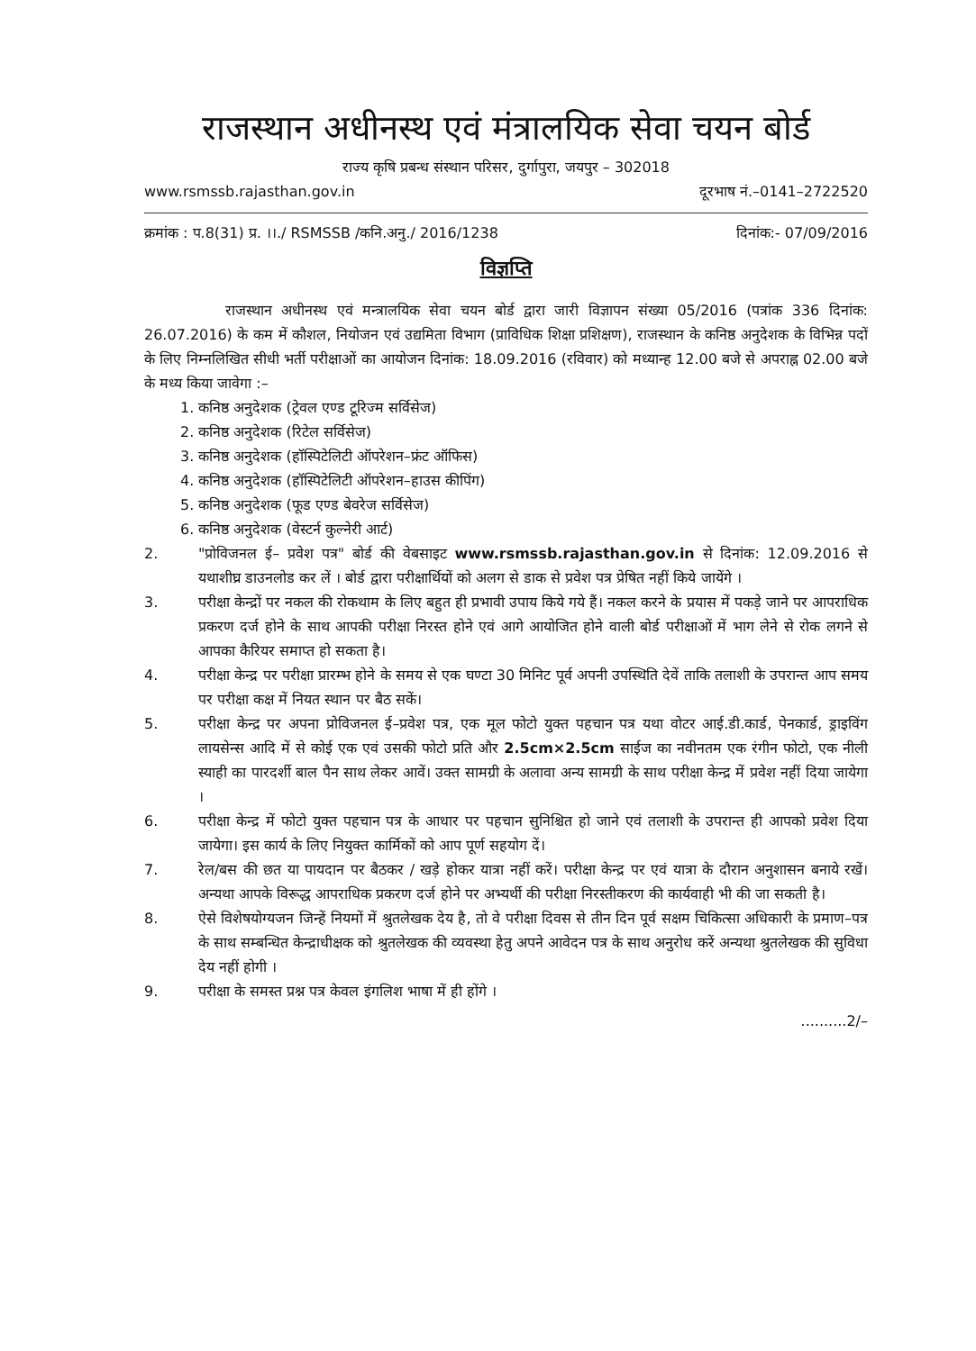राजस्थान अधीनस्थ एवं मंत्रालयिक सेवा चयन बोर्ड
राज्य कृषि प्रबन्ध संस्थान परिसर, दुर्गापुरा, जयपुर – 302018
www.rsmssb.rajasthan.gov.in दूरभाष नं.–0141–2722520
क्रमांक : प.8(31) प्र. ।।./ RSMSSB /कनि.अनु./ 2016/1238 दिनांक:- 07/09/2016
विज्ञप्ति
राजस्थान अधीनस्थ एवं मन्त्रालयिक सेवा चयन बोर्ड द्वारा जारी विज्ञापन संख्या 05/2016 (पत्रांक 336 दिनांक: 26.07.2016) के कम में कौशल, नियोजन एवं उद्यमिता विभाग (प्राविधिक शिक्षा प्रशिक्षण), राजस्थान के कनिष्ठ अनुदेशक के विभिन्न पदों के लिए निम्नलिखित सीधी भर्ती परीक्षाओं का आयोजन दिनांक: 18.09.2016 (रविवार) को मध्यान्ह 12.00 बजे से अपराह्न 02.00 बजे के मध्य किया जावेगा :–
1. कनिष्ठ अनुदेशक (ट्रेवल एण्ड टूरिज्म सर्विसेज)
2. कनिष्ठ अनुदेशक (रिटेल सर्विसेज)
3. कनिष्ठ अनुदेशक (हॉस्पिटेलिटी ऑपरेशन–फ्रंट ऑफिस)
4. कनिष्ठ अनुदेशक (हॉस्पिटेलिटी ऑपरेशन–हाउस कीपिंग)
5. कनिष्ठ अनुदेशक (फूड एण्ड बेवरेज सर्विसेज)
6. कनिष्ठ अनुदेशक (वेस्टर्न कुल्नेरी आर्ट)
2. "प्रोविजनल ई– प्रवेश पत्र" बोर्ड की वेबसाइट www.rsmssb.rajasthan.gov.in से दिनांक: 12.09.2016 से यथाशीघ्र डाउनलोड कर लें । बोर्ड द्वारा परीक्षार्थियों को अलग से डाक से प्रवेश पत्र प्रेषित नहीं किये जायेंगे ।
3. परीक्षा केन्द्रों पर नकल की रोकथाम के लिए बहुत ही प्रभावी उपाय किये गये हैं। नकल करने के प्रयास में पकड़े जाने पर आपराधिक प्रकरण दर्ज होने के साथ आपकी परीक्षा निरस्त होने एवं आगे आयोजित होने वाली बोर्ड परीक्षाओं में भाग लेने से रोक लगने से आपका कैरियर समाप्त हो सकता है।
4. परीक्षा केन्द्र पर परीक्षा प्रारम्भ होने के समय से एक घण्टा 30 मिनिट पूर्व अपनी उपस्थिति देवें ताकि तलाशी के उपरान्त आप समय पर परीक्षा कक्ष में नियत स्थान पर बैठ सकें।
5. परीक्षा केन्द्र पर अपना प्रोविजनल ई–प्रवेश पत्र, एक मूल फोटो युक्त पहचान पत्र यथा वोटर आई.डी.कार्ड, पेनकार्ड, ड्राइविंग लायसेन्स आदि में से कोई एक एवं उसकी फोटो प्रति और 2.5cm×2.5cm साईज का नवीनतम एक रंगीन फोटो, एक नीली स्याही का पारदर्शी बाल पैन साथ लेकर आवें। उक्त सामग्री के अलावा अन्य सामग्री के साथ परीक्षा केन्द्र में प्रवेश नहीं दिया जायेगा ।
6. परीक्षा केन्द्र में फोटो युक्त पहचान पत्र के आधार पर पहचान सुनिश्चित हो जाने एवं तलाशी के उपरान्त ही आपको प्रवेश दिया जायेगा। इस कार्य के लिए नियुक्त कार्मिकों को आप पूर्ण सहयोग दें।
7. रेल/बस की छत या पायदान पर बैठकर / खड़े होकर यात्रा नहीं करें। परीक्षा केन्द्र पर एवं यात्रा के दौरान अनुशासन बनाये रखें। अन्यथा आपके विरूद्ध आपराधिक प्रकरण दर्ज होने पर अभ्यर्थी की परीक्षा निरस्तीकरण की कार्यवाही भी की जा सकती है।
8. ऐसे विशेषयोग्यजन जिन्हें नियमों में श्रुतलेखक देय है, तो वे परीक्षा दिवस से तीन दिन पूर्व सक्षम चिकित्सा अधिकारी के प्रमाण–पत्र के साथ सम्बन्धित केन्द्राधीक्षक को श्रुतलेखक की व्यवस्था हेतु अपने आवेदन पत्र के साथ अनुरोध करें अन्यथा श्रुतलेखक की सुविधा देय नहीं होगी ।
9. परीक्षा के समस्त प्रश्न पत्र केवल इंगलिश भाषा में ही होंगे ।
..........2/–